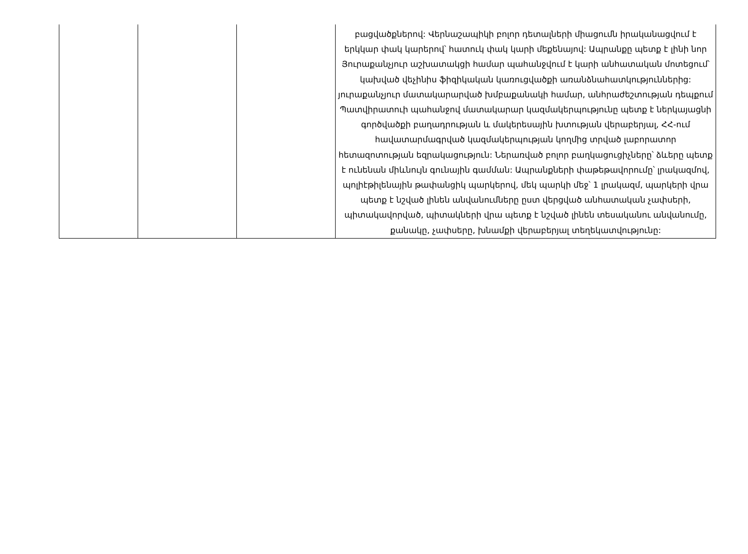| | | | բացվածքներով: Վերնաշապիկի բոլոր դետալների միացումն իրականացվում է երկկար փակ կարերով՝ հատուկ փակ կարի մեքենայով: Ապրանքը պետք է լինի նոր Յուրաքանչյուր աշխատակցի համար պահանջվում է կարի անհատական մոտեցում՝ կախված վեչինիս ֆիզիկական կառուցվածքի առանձնահատկություններից: յուրաքանչյուր մատակարարված խմբաքանակի համար, անհրաժեշտության դեպքում Պատվիրատուի պահանջով մատակարար կազմակերպությունը պետք է ներկայացնի գործվածքի բաղադրության և մակերեսային խտության վերաբերյալ, ՀՀ-ում հավատարմագրված կազմակերպության կողմից տրված լաբորատոր հետազոտության եզրակացություն: Ներառված բոլոր բաղկացուցիչները՝ ձևերը պետք է ունենան միևնույն գունային գամման: Ապրանքների փաթեթավորումը՝ լրակազմով, պոլիէթիլենային թափանցիկ պարկերով, մեկ պարկի մեջ՝ 1 լրակազմ, պարկերի վրա պետք է նշված լինեն անվանումները ըստ վերցված անհատական չափսերի, պիտակավորված, պիտակների վրա պետք է նշված լինեն տեսականու անվանումը, քանակը, չափսերը, խնամքի վերաբերյալ տեղեկատվությունը: |